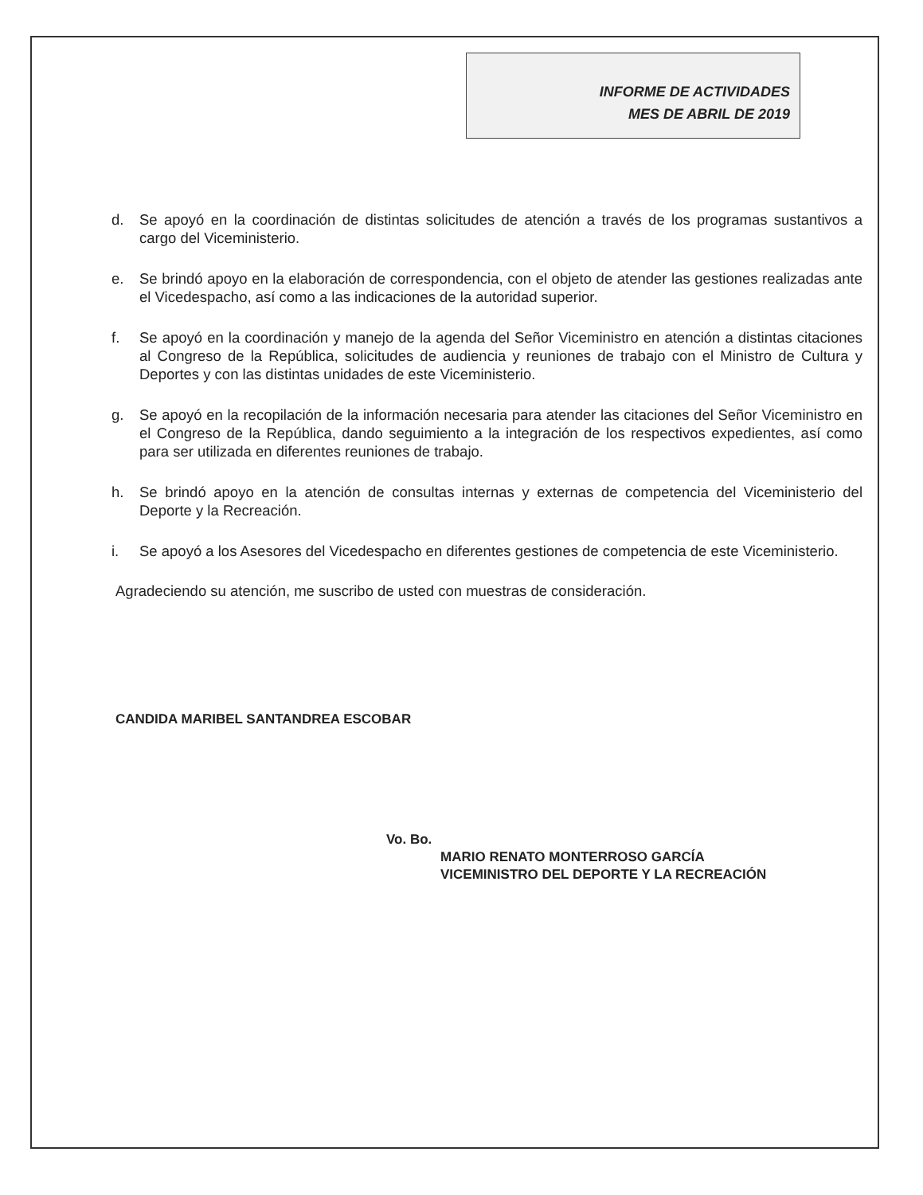INFORME DE ACTIVIDADES
MES DE ABRIL DE 2019
d. Se apoyó en la coordinación de distintas solicitudes de atención a través de los programas sustantivos a cargo del Viceministerio.
e. Se brindó apoyo en la elaboración de correspondencia, con el objeto de atender las gestiones realizadas ante el Vicedespacho, así como a las indicaciones de la autoridad superior.
f. Se apoyó en la coordinación y manejo de la agenda del Señor Viceministro en atención a distintas citaciones al Congreso de la República, solicitudes de audiencia y reuniones de trabajo con el Ministro de Cultura y Deportes y con las distintas unidades de este Viceministerio.
g. Se apoyó en la recopilación de la información necesaria para atender las citaciones del Señor Viceministro en el Congreso de la República, dando seguimiento a la integración de los respectivos expedientes, así como para ser utilizada en diferentes reuniones de trabajo.
h. Se brindó apoyo en la atención de consultas internas y externas de competencia del Viceministerio del Deporte y la Recreación.
i. Se apoyó a los Asesores del Vicedespacho en diferentes gestiones de competencia de este Viceministerio.
Agradeciendo su atención, me suscribo de usted con muestras de consideración.
CANDIDA MARIBEL SANTANDREA ESCOBAR
Vo. Bo.
MARIO RENATO MONTERROSO GARCÍA
VICEMINISTRO DEL DEPORTE Y LA RECREACIÓN